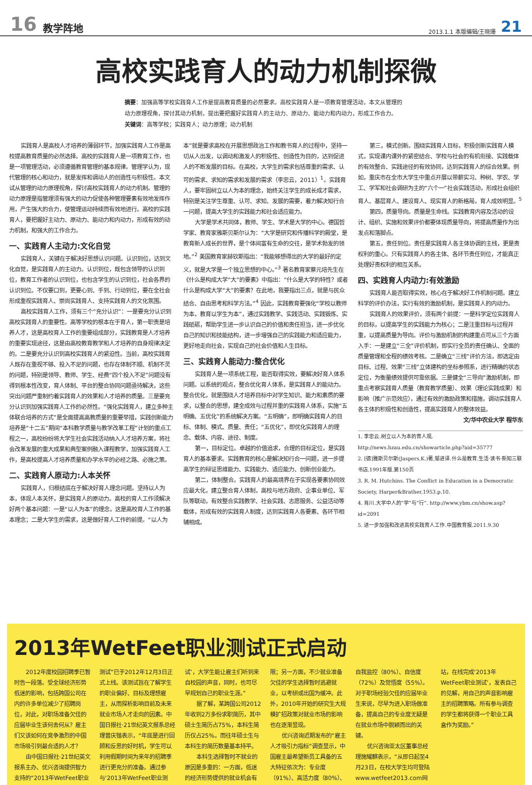16 教学阵地 2013.1.1 本版编辑/王晓珊 21
高校实践育人的动力机制探微
摘要：加强高等学校实践育人工作是提高教育质量的必然要求。高校实践育人是一项教育管理活动，本文从管理的动力原理视角，探讨其动力机制，提出要把握好实践育人的主动力、原动力、能动力和内动力，形成工作合力。
关键词：高等学校；实践育人；动力原理；动力机制
实践育人是高校人才培养的薄弱环节，加强实践育人工作是高校提高教育质量的必然选择。高校的实践育人是一项教育工作，也是一项管理活动，必须遵循教育管理的基本规律。管理学认为，现代管理的核心和动力，就是发挥和调动人的创造性与积极性。本文试从管理的动力原理视角，探讨高校实践育人的动力机制。管理的动力原理是指管理须有强大的动力促使各种管理要素有效地发挥作用，产生强大的合力，使管理运动持续而有效地进行。高校的实践育人，要把握好主动力、原动力、能动力和内动力，形成有效的动力机制，和强大的工作合力。
一、实践育人主动力:文化自觉
实践育人，关键在于解决好思想认识问题。认识到位，达到文化自觉，是实践育人的主动力。认识到位，既包含领导的认识到位，教育工作者的认识到位，也包含学生的认识到位，社会各界的认识到位。不仅要口到，更要心到、手到、行动到位，要在全社会形成重视实践育人、崇尚实践育人、支持实践育人的文化氛围。
高校实践育人工作，须有三个“充分认识”：一是要充分认识到高校实践育人的重要性。高等学校的根本在于育人，第一职责是培养人才，这是高校育人工作的重要组成部分，实践教育是人才培养的重要实现途径，这是由高校教育教学和人才培养的自身规律决定的。二是要充分认识到高校实践育人的紧迫性。当前，高校实践育人既存在重视不够、投入不足的问题，也存在体制不顺、机制不灵的问题，特别是领导、教师、学生、经费“四个投入不足”问题没有得到根本性改变，育人体制、平台的整合协同问题亟待解决，这些突出问题严重制约着实践育人的效果和人才培养的质量。三是要充分认识到加强实践育人工作的必然性。“强化实践育人，建立多种主体联合培养的方式”是全面提高高教质量的重要举措，实践创新能力培养是“十二五”期间“本科教学质量与教学改革工程”计划的重点工程之一，高校纷纷将大学生社会实践活动纳入人才培养方案，将社会改革发展的重大成果和典型案例融入课程教学，加强实践育人工作，是高校提高人才培养质量和办学水平的必经之路、必施之策。
二、实践育人原动力:人本关怀
实践育人，归根结底在于解决好育人理念问题。坚持以人为本，体现人本关怀，是实践育人的原动力。高校的育人工作须解决好两个基本问题：一是“以人为本”的理念，这是高校育人工作的基本理念；二是大学生的需求，这是做好育人工作的前提。“以人为本”就是要求高校在开展思想政治工作和教书育人的过程中，坚持一切从人出发，以调动和激发人的积极性、创造性为目的，达到促进人的不断发展的目标。在高校，大学生的需求包括尊重的需求、认可的需求、求知的需求和发展的需求（李忠云，2011）<sup>1</sup>。实践育人，要牢固树立以人为本的理念，始终关注学生的成长成才需求，特别是关注学生尊重、认可、求知、发展的需要，着力解决知行合一问题，提高大学生的实践能力和社会适应能力。
大学是学术共同体，教师、学生、学术是大学的中心。德国哲学家、教育家雅斯贝斯尔认为：“大学是研究和传播科学的殿堂，是教育新人成长的世界，是个体间富有生命的交往，是学术勃发的领地。”<sup>2</sup> 美国教育家赫钦斯指出：“我能够想得出的大学的最好的定义，就是大学是一个独立思想的中心。”<sup>3</sup> 著名教育家蔡元培先生在《什么是构成大学“大”的要素》中指出：“什么是大学的特性？或者什么是构成大学“大”的要素？在此地，我要指出三点，就是与民众结合、自由思考和科学方法。”<sup>4</sup> 因此，实践教育要强化“学校以教师为本，教育以学生为本”，通过实践教学、实践活动、实践锻炼、实践砥砺，帮助学生进一步认识自己的价值和责任担当，进一步优化自己的知识和技能结构，进一步增强自己的实践能力和适应能力，更好地走向社会，实现自己的社会价值和人生目标。
三、实践育人能动力:整合优化
实践育人是一项系统工程，能否取得实效，要解决好育人体系问题。以系统的观点，整合优化育人体系，是实践育人的能动力。整合优化，就是围绕人才培养目标中对学生知识、能力和素质的要求，以整合的思想，建全成效与过程并重的实践育人体系，实施“五明确、五优化”的系统解决方案。“五明确”，即明确实践育人的目标、体制、模式、质量、责任；“五优化”，即优化实践育人的理念、载体、内容、途径、制度。
第一，目标定位。卓越的价值追求，合理的目标定位，是实践育人的基本要求。实践教育的核心是解决知行合一问题，进一步提高学生的辩证思维能力、实践能力、适应能力、创新创业能力。
第二，体制整合。实践育人的最高境界在于实现各要素协同效应最大化，建立整合育人体制，高校与地方政府、企事业单位、军队等联动，有效整合实践教学、社会实践、志愿服务、公益活动等载体，形成有效的实践育人制度，达到实践育人各要素、各环节相辅相成。
第三，模式创新。围绕实践育人目标，积极创新实践育人模式，实现课内课外的紧密结合、学校与社会的有机衔接、实践载体的有效整合、实践途径的有效协同，达到实践育人的综合效果。例如，重庆市在全市大学生中重点开展以带薪实习、种树、学农、学工、学军和社会调研为主的“六个一”社会实践活动，形成社会组织育人、基层育人、建设育人、现实育人的新格局，育人成效明显。<sup>5</sup>
第四，质量导向。质量是生命线。实践教育内容及活动的设计、组织、实施和效果评价都要体现质量导向，将提高质量作为出发点和落脚点。
第五，责任到位。责任是实践育人各主体协调的主线，更是责权利的重心。只有实践育人的各主体、各环节责任到位，才能真正处理好责权利的相互关系。
四、实践育人内动力:有效激励
实践育人能否取得实效，核心在于解决好工作机制问题。建立科学的评价办法，实行有效的激励机制，是实践育人的内动力。
实践育人的效果评价，须有两个前提：一是科学定位实践育人的目标，以提高学生的实践能力为核心；二是注重目标与过程并重，以提高质量为导向。评价与激励机制的构建重点可从三个方面入手：一是建立“三全”评价机制，即实行全员的责任确认、全面的质量管理和全程的绩效考核。二是确立“三线”评价方法，即选定由目标、过程、效果“三线”立体建构的坐标参照系，进行精确的状态定位，为衡量绩效提供可靠依据。三是健全“三导向”激励机制，即重点考察实践育人质量（教育教学质量）、效果（理论实践成果）和影响（推广示范效应），通过有效的激励政策和措施，调动实践育人各主体的积极性和创造性，提高实践育人的整体效益。
文/华中农业大学 程华东
1. 李忠云.树立以人为本的育人观. http://news.hzau.edu.cn/showarticle.php?aid=35777
2. [德]雅斯贝尔斯(Jaspers,K.)著,邹进译.什么是教育.生活·读书·新知三联书店,1991年版,第150页
3. R. M. Hutchins. The Conflict in Education in a Democratic Society, Harper&Brather,1953.p.10.
4. 肖川.大学中人的“学”与“行”. http://www.ybm.cn/show.asp?id=2091
5. 进一步加强和改进高校实践育人工作.中国教育报.2011.9.30
2013年WetFeet职业测试正式启动
2012年度校园招聘季已暂时告一段落。受全球经济形势低迷的影响，包括跨国公司在内的许多单位减少了招聘岗位，对此，对职场准备欠佳的应届毕业生该何去何从？雇主们又该如何在竞争激烈的中国市场吸引到最合适的人才？
由中国日报社·21世纪英文报系主办、优兴咨询提供智力支持的“2013年WetFeet职业测试”已于2012年12月3日正式上线。该测试旨在了解学生的职业偏好、目标及理想雇主，从而探析影响目前及未来就业市场人才走向的因素。中国日报社·21世纪英文报系总经理曾庆锴表示，“年底是进行回顾和反思的好时机，学生可以利用假期时间为来年的招聘季进行更充分的准备。通过参与‘2013年WetFeet职业测试’，大学生能让雇主们听到来自校园的声音，同时，也可尽早规划自己的职业生涯。”
据了解，某跨国公司2012年收到2万多份求职简历，其中硕士生简历占75%，本科生简历仅占25%。而往年硕士生与本科生的简历数量基本持平。
本科生选择暂时不就业的原因是多重的：一方面，低迷的经济形势提供的就业机会有限；另一方面，不少就业准备欠佳的学生选择暂时逃避就业，以考研或出国为缓冲。此外，2010年开始的研究生大规模扩招政策对就业市场的影响也在逐渐显现。
优兴咨询近期发布的“雇主人才吸引力指标”调查显示，中国雇主最希望新员工具备的五大特征依次为：专业度（91%）、高活力度（80%）、自我监控（80%）、自信度（72%）及觉悟度（55%）。对于职场经验欠佳的应届毕业生来说，尽早为进入职场做准备，提高自己的专业度无疑是在就业市场中脱颖而出的关键。
优兴咨询亚太区董事总经理施耀麒表示，“从即日起至4月23日，在校大学生均可登陆www.wetfeet2013.com网站，在线完成‘2013年WetFeet职业测试’，发表自己的见解，用自己的声音影响雇主的招聘策略。所有参与调查的学生都将获得一个职业工具盒作为奖励。”